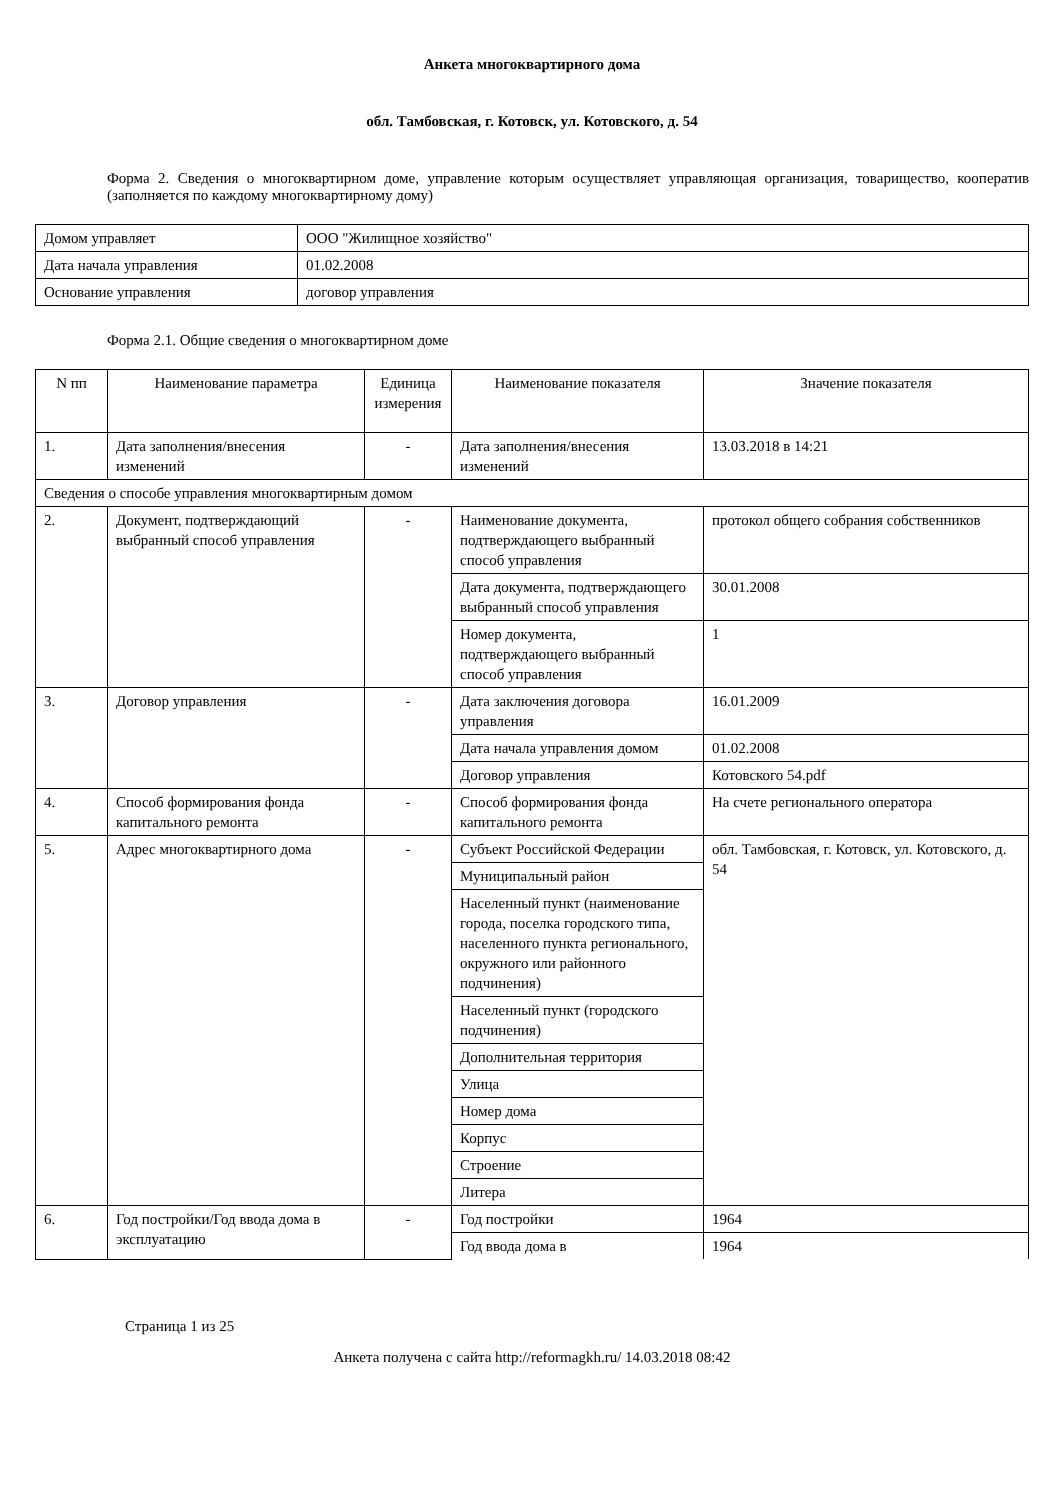Анкета многоквартирного дома
обл. Тамбовская, г. Котовск, ул. Котовского, д. 54
Форма 2. Сведения о многоквартирном доме, управление которым осуществляет управляющая организация, товарищество, кооператив (заполняется по каждому многоквартирному дому)
| Домом управляет | ООО "Жилищное хозяйство" |
| Дата начала управления | 01.02.2008 |
| Основание управления | договор управления |
Форма 2.1. Общие сведения о многоквартирном доме
| N пп | Наименование параметра | Единица измерения | Наименование показателя | Значение показателя |
| --- | --- | --- | --- | --- |
| 1. | Дата заполнения/внесения изменений | - | Дата заполнения/внесения изменений | 13.03.2018 в 14:21 |
| Сведения о способе управления многоквартирным домом | | | | |
| 2. | Документ, подтверждающий выбранный способ управления | - | Наименование документа, подтверждающего выбранный способ управления | протокол общего собрания собственников |
| | | | Дата документа, подтверждающего выбранный способ управления | 30.01.2008 |
| | | | Номер документа, подтверждающего выбранный способ управления | 1 |
| 3. | Договор управления | - | Дата заключения договора управления | 16.01.2009 |
| | | | Дата начала управления домом | 01.02.2008 |
| | | | Договор управления | Котовского 54.pdf |
| 4. | Способ формирования фонда капитального ремонта | - | Способ формирования фонда капитального ремонта | На счете регионального оператора |
| 5. | Адрес многоквартирного дома | - | Субъект Российской Федерации | обл. Тамбовская, г. Котовск, ул. Котовского, д. 54 |
| | | | Муниципальный район | |
| | | | Населенный пункт (наименование города, поселка городского типа, населенного пункта регионального, окружного или районного подчинения) | |
| | | | Населенный пункт (городского подчинения) | |
| | | | Дополнительная территория | |
| | | | Улица | |
| | | | Номер дома | |
| | | | Корпус | |
| | | | Строение | |
| | | | Литера | |
| 6. | Год постройки/Год ввода дома в эксплуатацию | - | Год постройки | 1964 |
| | | | Год ввода дома в | 1964 |
Страница 1 из 25
Анкета получена с сайта http://reformagkh.ru/ 14.03.2018 08:42